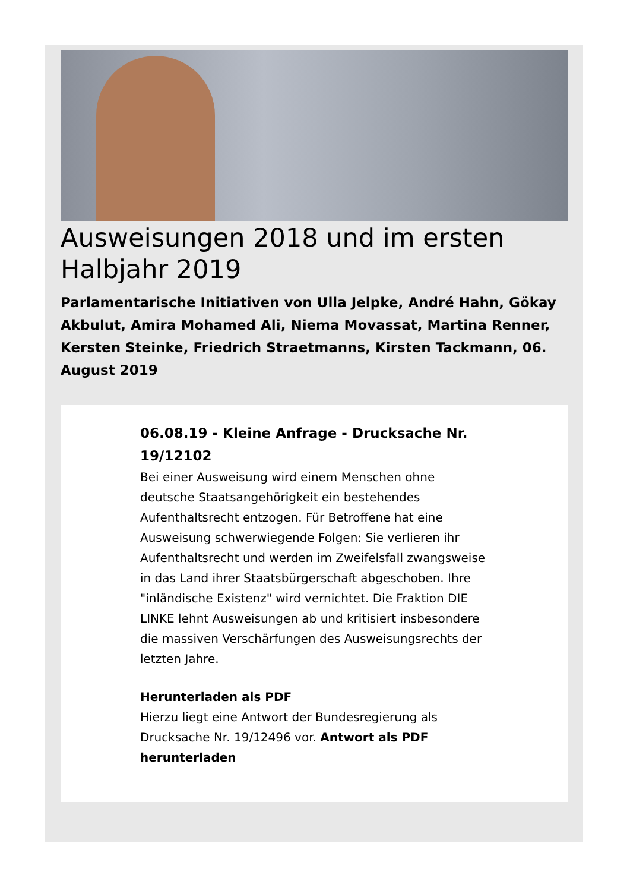Ausweisungen 2018 und im ersten Halbjahr 2019
Parlamentarische Initiativen von Ulla Jelpke, André Hahn, Gökay Akbulut, Amira Mohamed Ali, Niema Movassat, Martina Renner, Kersten Steinke, Friedrich Straetmanns, Kirsten Tackmann, 06. August 2019
06.08.19 - Kleine Anfrage - Drucksache Nr. 19/12102
Bei einer Ausweisung wird einem Menschen ohne deutsche Staatsangehörigkeit ein bestehendes Aufenthaltsrecht entzogen. Für Betroffene hat eine Ausweisung schwerwiegende Folgen: Sie verlieren ihr Aufenthaltsrecht und werden im Zweifelsfall zwangsweise in das Land ihrer Staatsbürgerschaft abgeschoben. Ihre "inländische Existenz" wird vernichtet. Die Fraktion DIE LINKE lehnt Ausweisungen ab und kritisiert insbesondere die massiven Verschärfungen des Ausweisungsrechts der letzten Jahre.
Herunterladen als PDF
Hierzu liegt eine Antwort der Bundesregierung als Drucksache Nr. 19/12496 vor. Antwort als PDF herunterladen